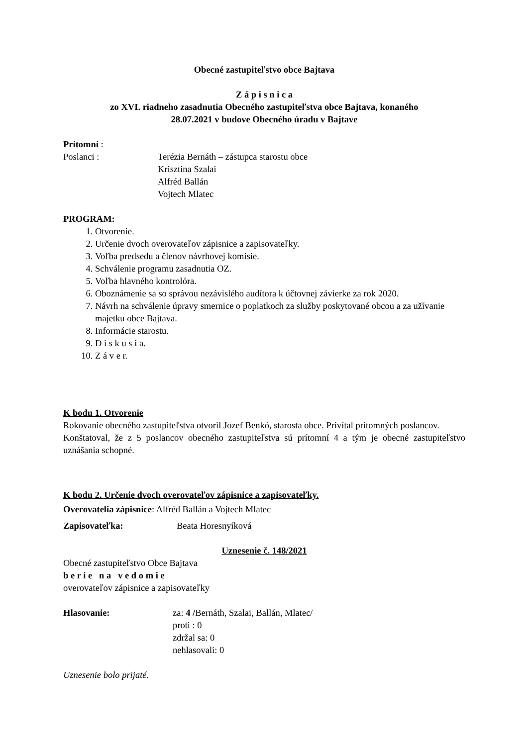Obecné zastupiteľstvo obce Bajtava
Z á p i s n i c a
zo XVI. riadneho zasadnutia Obecného zastupiteľstva obce Bajtava, konaného
28.07.2021 v budove Obecného úradu v Bajtave
Prítomní :
Poslanci : Terézia Bernáth – zástupca starostu obce
Krisztina Szalai
Alfréd Ballán
Vojtech Mlatec
PROGRAM:
1. Otvorenie.
2. Určenie dvoch overovateľov zápisnice a zapisovateľky.
3. Voľba predsedu a členov návrhovej komisie.
4. Schválenie programu zasadnutia OZ.
5. Voľba hlavného kontrolóra.
6. Oboznámenie sa so správou nezávislého audítora k účtovnej závierke za rok 2020.
7. Návrh na schválenie úpravy smernice o poplatkoch za služby poskytované obcou a za užívanie majetku obce Bajtava.
8. Informácie starostu.
9. D i s k u s i a.
10. Z á v e r.
K bodu 1. Otvorenie
Rokovanie obecného zastupiteľstva otvoril Jozef Benkó, starosta obce. Privítal prítomných poslancov.
Konštatoval, že z 5 poslancov obecného zastupiteľstva sú prítomní 4 a tým je obecné zastupiteľstvo uznášania schopné.
K bodu 2. Určenie dvoch overovateľov zápisnice a zapisovateľky.
Overovatelia zápisnice: Alfréd Ballán a Vojtech Mlatec
Zapisovateľka: Beata Horesnyíková
Uznesenie č. 148/2021
Obecné zastupiteľstvo Obce Bajtava
b e r i e n a v e d o m i e
overovateľov zápisnice a zapisovateľky
Hlasovanie: za: 4 /Bernáth, Szalai, Ballán, Mlatec/
proti : 0
zdržal sa: 0
nehlasovali: 0
Uznesenie bolo prijaté.